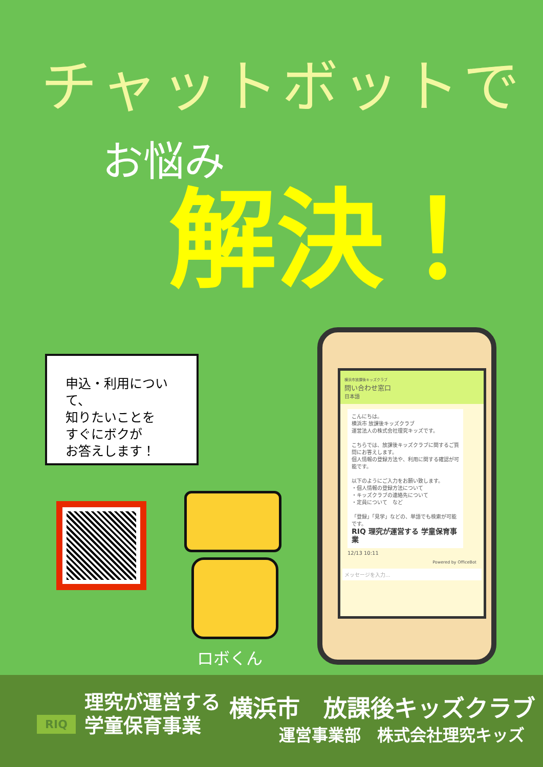チャットボットで
お悩み
解決！
申込・利用について、
知りたいことを
すぐにボクが
お答えします！
ロボくん
横浜市放課後キッズクラブ
問い合わせ窓口
日本語
こんにちは。
横浜市 放課後キッズクラブ
運営法人の株式会社理究キッズです。
こちらでは、放課後キッズクラブに関するご質問にお答えします。
個人情報の登録方法や、利用に関する確認が可能です。
以下のようにご入力をお願い致します。
・個人情報の登録方法について
・キッズクラブの連絡先について
・定員について　など
「登録」「見学」などの、単語でも検索が可能です。
RIQ 理究が運営する 学童保育事業
12/13 10:11
Powered by OfficeBot
メッセージを入力...
RIQ
理究が運営する
学童保育事業
横浜市　放課後キッズクラブ
運営事業部　株式会社理究キッズ